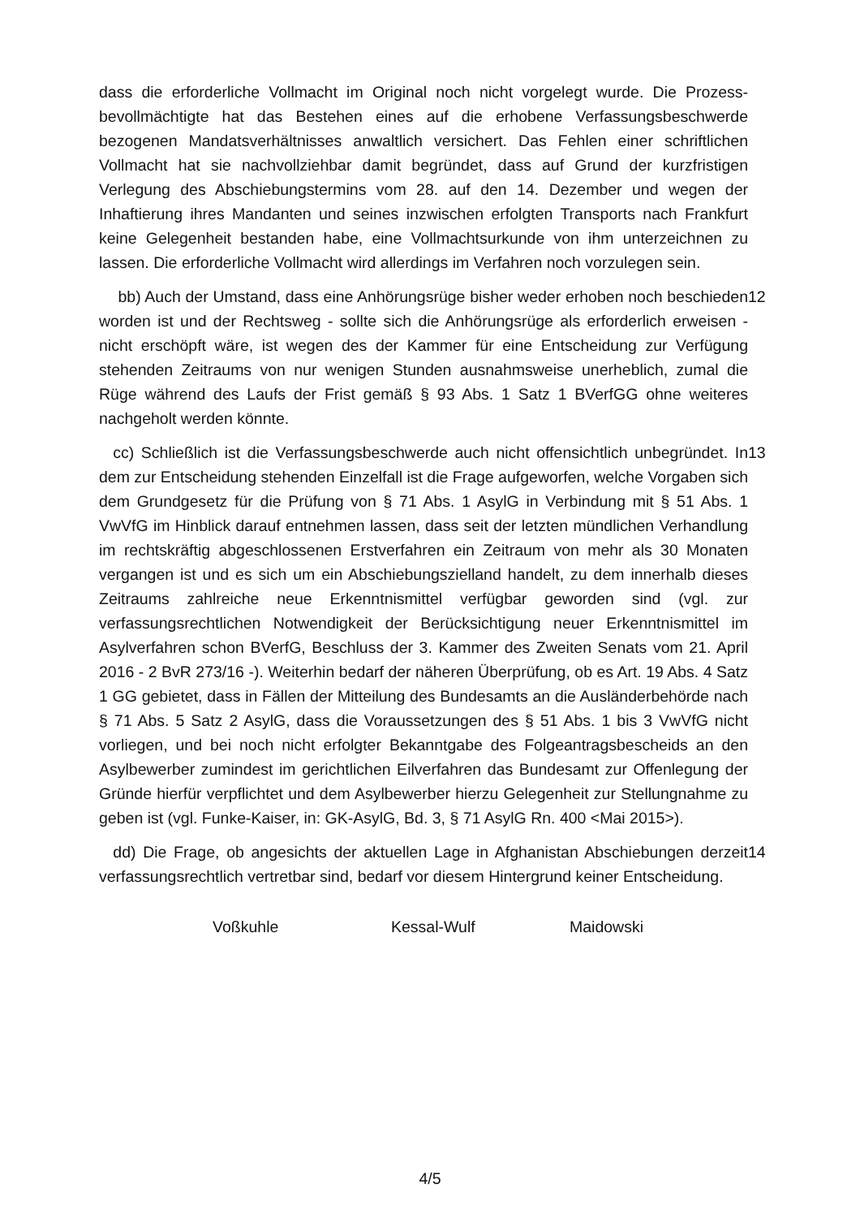dass die erforderliche Vollmacht im Original noch nicht vorgelegt wurde. Die Prozess­bevollmächtigte hat das Bestehen eines auf die erhobene Verfassungsbeschwerde bezogenen Mandatsverhältnisses anwaltlich versichert. Das Fehlen einer schriftli­chen Vollmacht hat sie nachvollziehbar damit begründet, dass auf Grund der kurzfris­tigen Verlegung des Abschiebungstermins vom 28. auf den 14. Dezember und we­gen der Inhaftierung ihres Mandanten und seines inzwischen erfolgten Transports nach Frankfurt keine Gelegenheit bestanden habe, eine Vollmachtsurkunde von ihm unterzeichnen zu lassen. Die erforderliche Vollmacht wird allerdings im Verfahren noch vorzulegen sein.
bb) Auch der Umstand, dass eine Anhörungsrüge bisher weder erhoben noch be­schieden worden ist und der Rechtsweg - sollte sich die Anhörungsrüge als erforder­lich erweisen - nicht erschöpft wäre, ist wegen des der Kammer für eine Entschei­dung zur Verfügung stehenden Zeitraums von nur wenigen Stunden ausnahmsweise unerheblich, zumal die Rüge während des Laufs der Frist gemäß § 93 Abs. 1 Satz 1 BVerfGG ohne weiteres nachgeholt werden könnte.
12
cc) Schließlich ist die Verfassungsbeschwerde auch nicht offensichtlich unbegrün­det. In dem zur Entscheidung stehenden Einzelfall ist die Frage aufgeworfen, welche Vorgaben sich dem Grundgesetz für die Prüfung von § 71 Abs. 1 AsylG in Verbin­dung mit § 51 Abs. 1 VwVfG im Hinblick darauf entnehmen lassen, dass seit der letz­ten mündlichen Verhandlung im rechtskräftig abgeschlossenen Erstverfahren ein Zeitraum von mehr als 30 Monaten vergangen ist und es sich um ein Abschiebungs­zielland handelt, zu dem innerhalb dieses Zeitraums zahlreiche neue Erkenntnismit­tel verfügbar geworden sind (vgl. zur verfassungsrechtlichen Notwendigkeit der Be­rücksichtigung neuer Erkenntnismittel im Asylverfahren schon BVerfG, Beschluss der 3. Kammer des Zweiten Senats vom 21. April 2016 - 2 BvR 273/16 -). Weiterhin be­darf der näheren Überprüfung, ob es Art. 19 Abs. 4 Satz 1 GG gebietet, dass in Fäl­len der Mitteilung des Bundesamts an die Ausländerbehörde nach § 71 Abs. 5 Satz 2 AsylG, dass die Voraussetzungen des § 51 Abs. 1 bis 3 VwVfG nicht vorliegen, und bei noch nicht erfolgter Bekanntgabe des Folgeantragsbescheids an den Asylbewer­ber zumindest im gerichtlichen Eilverfahren das Bundesamt zur Offenlegung der Gründe hierfür verpflichtet und dem Asylbewerber hierzu Gelegenheit zur Stellung­nahme zu geben ist (vgl. Funke-Kaiser, in: GK-AsylG, Bd. 3, § 71 AsylG Rn. 400 <Mai 2015>).
13
dd) Die Frage, ob angesichts der aktuellen Lage in Afghanistan Abschiebungen der­zeit verfassungsrechtlich vertretbar sind, bedarf vor diesem Hintergrund keiner Ent­scheidung.
14
Voßkuhle Kessal-Wulf Maidowski
4/5